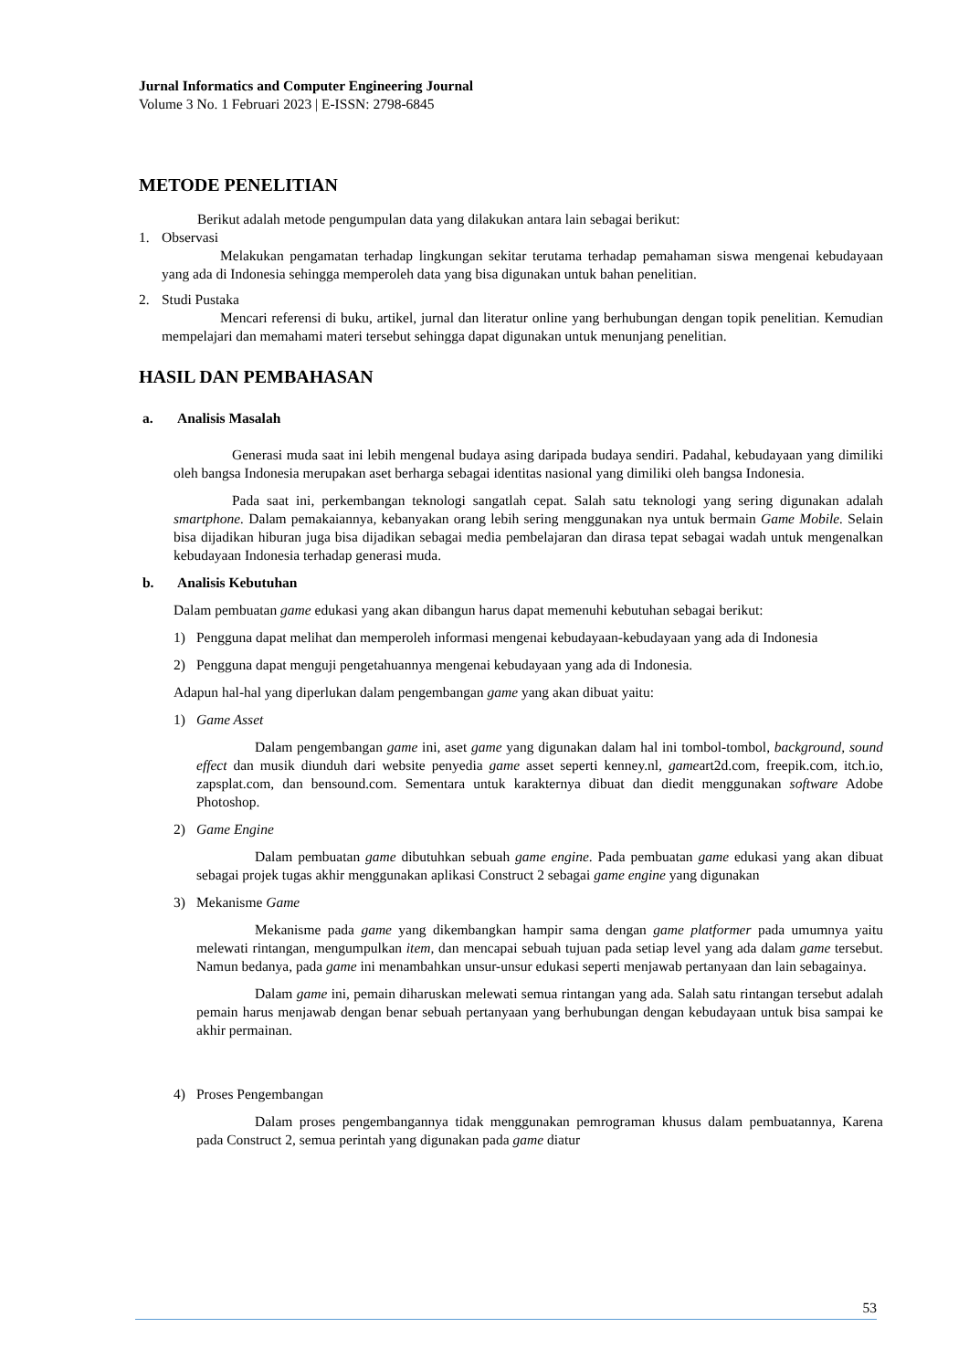Jurnal Informatics and Computer Engineering Journal
Volume 3 No. 1 Februari 2023 | E-ISSN: 2798-6845
METODE PENELITIAN
Berikut adalah metode pengumpulan data yang dilakukan antara lain sebagai berikut:
1. Observasi
Melakukan pengamatan terhadap lingkungan sekitar terutama terhadap pemahaman siswa mengenai kebudayaan yang ada di Indonesia sehingga memperoleh data yang bisa digunakan untuk bahan penelitian.
2. Studi Pustaka
Mencari referensi di buku, artikel, jurnal dan literatur online yang berhubungan dengan topik penelitian. Kemudian mempelajari dan memahami materi tersebut sehingga dapat digunakan untuk menunjang penelitian.
HASIL DAN PEMBAHASAN
a. Analisis Masalah
Generasi muda saat ini lebih mengenal budaya asing daripada budaya sendiri. Padahal, kebudayaan yang dimiliki oleh bangsa Indonesia merupakan aset berharga sebagai identitas nasional yang dimiliki oleh bangsa Indonesia.
Pada saat ini, perkembangan teknologi sangatlah cepat. Salah satu teknologi yang sering digunakan adalah smartphone. Dalam pemakaiannya, kebanyakan orang lebih sering menggunakan nya untuk bermain Game Mobile. Selain bisa dijadikan hiburan juga bisa dijadikan sebagai media pembelajaran dan dirasa tepat sebagai wadah untuk mengenalkan kebudayaan Indonesia terhadap generasi muda.
b. Analisis Kebutuhan
Dalam pembuatan game edukasi yang akan dibangun harus dapat memenuhi kebutuhan sebagai berikut:
1) Pengguna dapat melihat dan memperoleh informasi mengenai kebudayaan-kebudayaan yang ada di Indonesia
2) Pengguna dapat menguji pengetahuannya mengenai kebudayaan yang ada di Indonesia.
Adapun hal-hal yang diperlukan dalam pengembangan game yang akan dibuat yaitu:
1) Game Asset
Dalam pengembangan game ini, aset game yang digunakan dalam hal ini tombol-tombol, background, sound effect dan musik diunduh dari website penyedia game asset seperti kenney.nl, gameart2d.com, freepik.com, itch.io, zapsplat.com, dan bensound.com. Sementara untuk karakternya dibuat dan diedit menggunakan software Adobe Photoshop.
2) Game Engine
Dalam pembuatan game dibutuhkan sebuah game engine. Pada pembuatan game edukasi yang akan dibuat sebagai projek tugas akhir menggunakan aplikasi Construct 2 sebagai game engine yang digunakan
3) Mekanisme Game
Mekanisme pada game yang dikembangkan hampir sama dengan game platformer pada umumnya yaitu melewati rintangan, mengumpulkan item, dan mencapai sebuah tujuan pada setiap level yang ada dalam game tersebut. Namun bedanya, pada game ini menambahkan unsur-unsur edukasi seperti menjawab pertanyaan dan lain sebagainya.
Dalam game ini, pemain diharuskan melewati semua rintangan yang ada. Salah satu rintangan tersebut adalah pemain harus menjawab dengan benar sebuah pertanyaan yang berhubungan dengan kebudayaan untuk bisa sampai ke akhir permainan.
4) Proses Pengembangan
Dalam proses pengembangannya tidak menggunakan pemrograman khusus dalam pembuatannya, Karena pada Construct 2, semua perintah yang digunakan pada game diatur
53